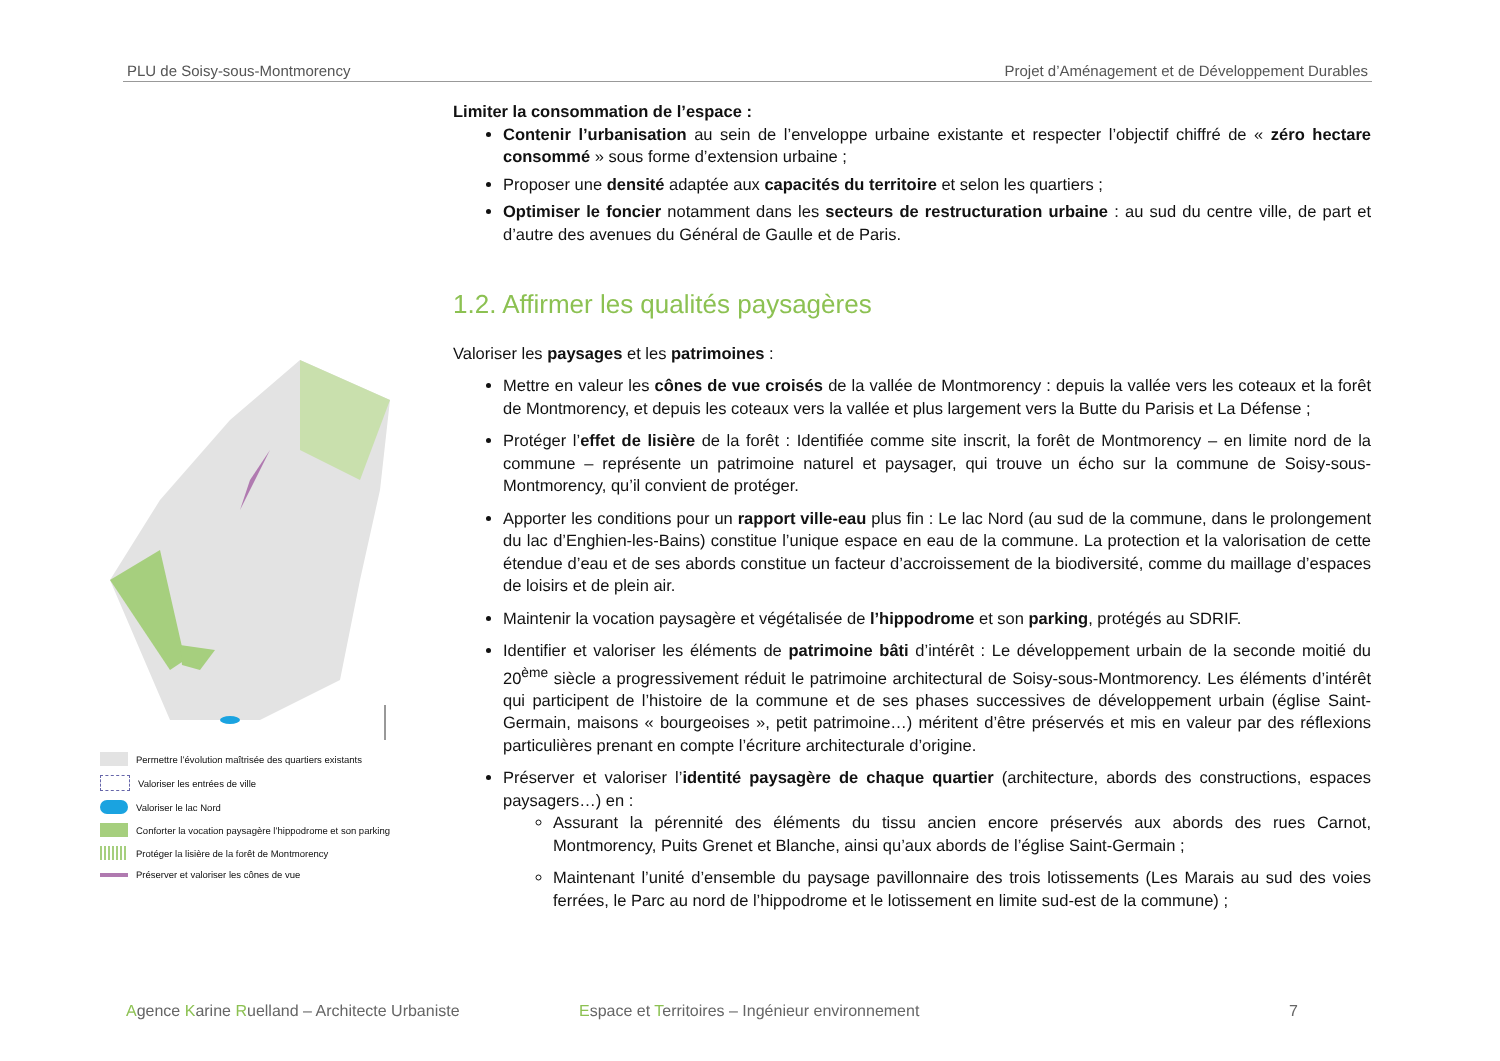PLU de Soisy-sous-Montmorency Projet d’Aménagement et de Développement Durables
Permettre l’évolution maîtrisée des quartiers existants
Valoriser les entrées de ville
Valoriser le lac Nord
Conforter la vocation paysagère l’hippodrome et son parking
Protéger la lisière de la forêt de Montmorency
Préserver et valoriser les cônes de vue
Limiter la consommation de l’espace :
Contenir l’urbanisation au sein de l’enveloppe urbaine existante et respecter l’objectif chiffré de « zéro hectare consommé » sous forme d’extension urbaine ;
Proposer une densité adaptée aux capacités du territoire et selon les quartiers ;
Optimiser le foncier notamment dans les secteurs de restructuration urbaine : au sud du centre ville, de part et d’autre des avenues du Général de Gaulle et de Paris.
1.2. Affirmer les qualités paysagères
Valoriser les paysages et les patrimoines :
Mettre en valeur les cônes de vue croisés de la vallée de Montmorency : depuis la vallée vers les coteaux et la forêt de Montmorency, et depuis les coteaux vers la vallée et plus largement vers la Butte du Parisis et La Défense ;
Protéger l’effet de lisière de la forêt : Identifiée comme site inscrit, la forêt de Montmorency – en limite nord de la commune – représente un patrimoine naturel et paysager, qui trouve un écho sur la commune de Soisy-sous-Montmorency, qu’il convient de protéger.
Apporter les conditions pour un rapport ville-eau plus fin : Le lac Nord (au sud de la commune, dans le prolongement du lac d’Enghien-les-Bains) constitue l’unique espace en eau de la commune. La protection et la valorisation de cette étendue d’eau et de ses abords constitue un facteur d’accroissement de la biodiversité, comme du maillage d’espaces de loisirs et de plein air.
Maintenir la vocation paysagère et végétalisée de l’hippodrome et son parking, protégés au SDRIF.
Identifier et valoriser les éléments de patrimoine bâti d’intérêt : Le développement urbain de la seconde moitié du 20<sup>ème</sup> siècle a progressivement réduit le patrimoine architectural de Soisy-sous-Montmorency. Les éléments d’intérêt qui participent de l’histoire de la commune et de ses phases successives de développement urbain (église Saint-Germain, maisons « bourgeoises », petit patrimoine…) méritent d’être préservés et mis en valeur par des réflexions particulières prenant en compte l’écriture architecturale d’origine.
Préserver et valoriser l’identité paysagère de chaque quartier (architecture, abords des constructions, espaces paysagers…) en :
Assurant la pérennité des éléments du tissu ancien encore préservés aux abords des rues Carnot, Montmorency, Puits Grenet et Blanche, ainsi qu’aux abords de l’église Saint-Germain ;
Maintenant l’unité d’ensemble du paysage pavillonnaire des trois lotissements (Les Marais au sud des voies ferrées, le Parc au nord de l’hippodrome et le lotissement en limite sud-est de la commune) ;
Agence Karine Ruelland – Architecte Urbaniste Espace et Territoires – Ingénieur environnement 7